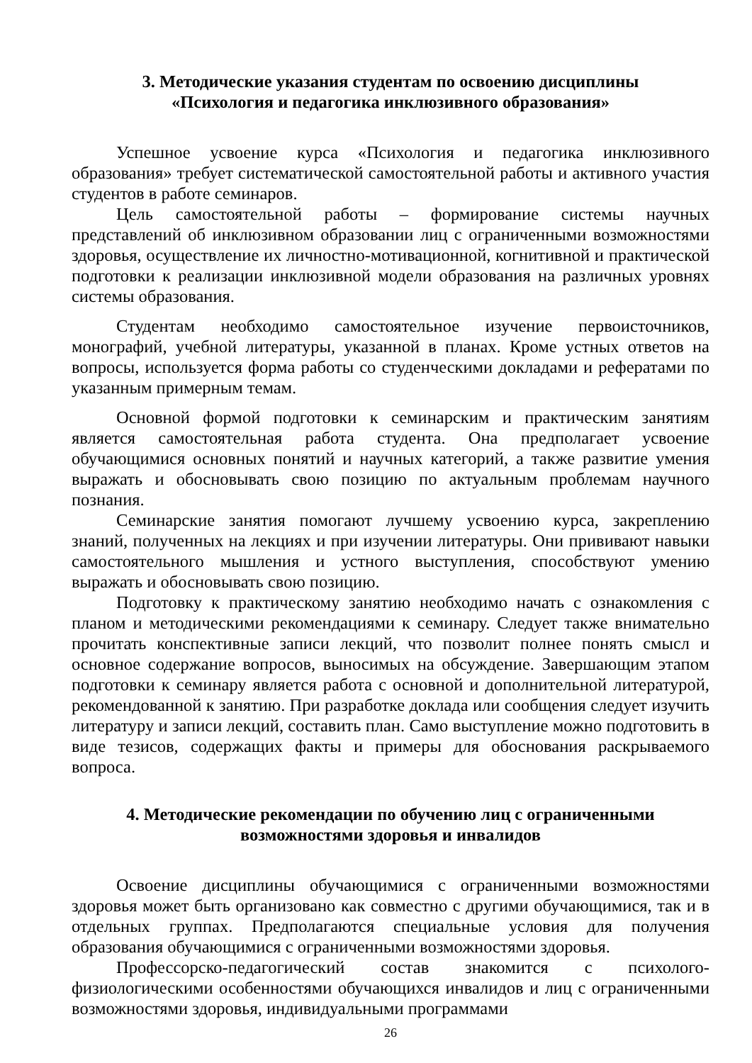3. Методические указания студентам по освоению дисциплины
«Психология и педагогика инклюзивного образования»
Успешное усвоение курса «Психология и педагогика инклюзивного образования» требует систематической самостоятельной работы и активного участия студентов в работе семинаров.
Цель самостоятельной работы – формирование системы научных представлений об инклюзивном образовании лиц с ограниченными возможностями здоровья, осуществление их личностно-мотивационной, когнитивной и практической подготовки к реализации инклюзивной модели образования на различных уровнях системы образования.
Студентам необходимо самостоятельное изучение первоисточников, монографий, учебной литературы, указанной в планах. Кроме устных ответов на вопросы, используется форма работы со студенческими докладами и рефератами по указанным примерным темам.
Основной формой подготовки к семинарским и практическим занятиям является самостоятельная работа студента. Она предполагает усвоение обучающимися основных понятий и научных категорий, а также развитие умения выражать и обосновывать свою позицию по актуальным проблемам научного познания.
Семинарские занятия помогают лучшему усвоению курса, закреплению знаний, полученных на лекциях и при изучении литературы. Они прививают навыки самостоятельного мышления и устного выступления, способствуют умению выражать и обосновывать свою позицию.
Подготовку к практическому занятию необходимо начать с ознакомления с планом и методическими рекомендациями к семинару. Следует также внимательно прочитать конспективные записи лекций, что позволит полнее понять смысл и основное содержание вопросов, выносимых на обсуждение. Завершающим этапом подготовки к семинару является работа с основной и дополнительной литературой, рекомендованной к занятию. При разработке доклада или сообщения следует изучить литературу и записи лекций, составить план. Само выступление можно подготовить в виде тезисов, содержащих факты и примеры для обоснования раскрываемого вопроса.
4. Методические рекомендации по обучению лиц с ограниченными
возможностями здоровья и инвалидов
Освоение дисциплины обучающимися с ограниченными возможностями здоровья может быть организовано как совместно с другими обучающимися, так и в отдельных группах. Предполагаются специальные условия для получения образования обучающимися с ограниченными возможностями здоровья.
Профессорско-педагогический состав знакомится с психолого-физиологическими особенностями обучающихся инвалидов и лиц с ограниченными возможностями здоровья, индивидуальными программами
26